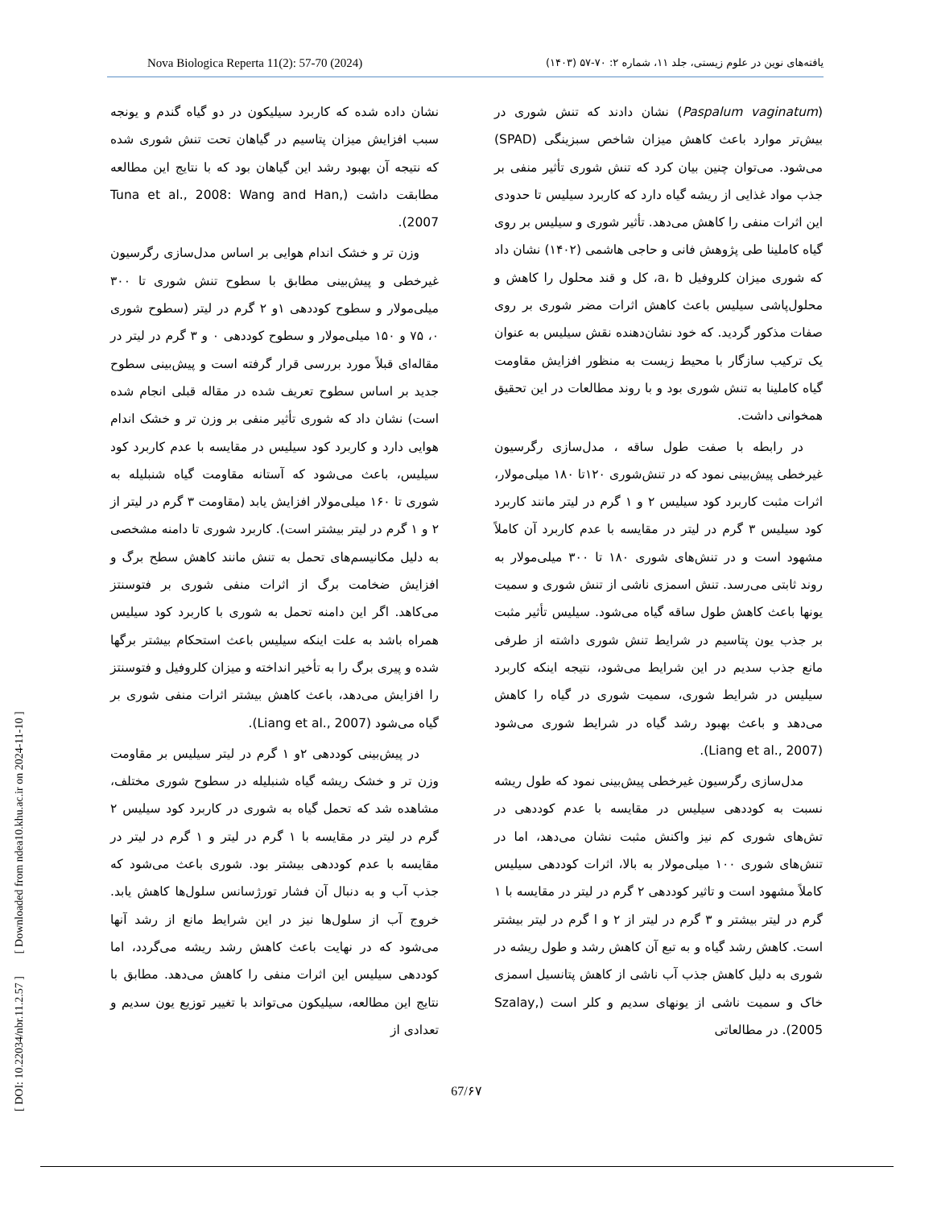Nova Biologica Reperta 11(2): 57-70 (2024) یافته‌های نوین در علوم زیستی، جلد ۱۱، شماره ۲: ۷۰-۵۷ (۱۴۰۳)
(Paspalum vaginatum) نشان دادند که تنش شوری در بیش‌تر موارد باعث کاهش میزان شاخص سبزینگی (SPAD) می‌شود. می‌توان چنین بیان کرد که تنش شوری تأثیر منفی بر جذب مواد غذایی از ریشه گیاه دارد که کاربرد سیلیس تا حدودی این اثرات منفی را کاهش می‌دهد. تأثیر شوری و سیلیس بر روی گیاه کاملینا طی پژوهش فانی و حاجی هاشمی (۱۴۰۲) نشان داد که شوری میزان کلروفیل a، b، کل و قند محلول را کاهش و محلول‌پاشی سیلیس باعث کاهش اثرات مضر شوری بر روی صفات مذکور گردید. که خود نشان‌دهنده نقش سیلیس به عنوان یک ترکیب سازگار با محیط زیست به منظور افزایش مقاومت گیاه کاملینا به تنش شوری بود و با روند مطالعات در این تحقیق همخوانی داشت.
در رابطه با صفت طول ساقه ، مدل‌سازی رگرسیون غیرخطی پیش‌بینی نمود که در تنش‌شوری ۱۲۰تا ۱۸۰ میلی‌مولار، اثرات مثبت کاربرد کود سیلیس ۲ و ۱ گرم در لیتر مانند کاربرد کود سیلیس ۳ گرم در لیتر در مقایسه با عدم کاربرد آن کاملاً مشهود است و در تنش‌های شوری ۱۸۰ تا ۳۰۰ میلی‌مولار به روند ثابتی می‌رسد. تنش اسمزی ناشی از تنش شوری و سمیت یونها باعث کاهش طول ساقه گیاه می‌شود. سیلیس تأثیر مثبت بر جذب یون پتاسیم در شرایط تنش شوری داشته از طرفی مانع جذب سدیم در این شرایط می‌شود، نتیجه اینکه کاربرد سیلیس در شرایط شوری، سمیت شوری در گیاه را کاهش می‌دهد و باعث بهبود رشد گیاه در شرایط شوری می‌شود (Liang et al., 2007).
مدل‌سازی رگرسیون غیرخطی پیش‌بینی نمود که طول ریشه نسبت به کوددهی سیلیس در مقایسه با عدم کوددهی در تش‌های شوری کم نیز واکنش مثبت نشان می‌دهد، اما در تنش‌های شوری ۱۰۰ میلی‌مولار به بالا، اثرات کوددهی سیلیس کاملاً مشهود است و تاثیر کوددهی ۲ گرم در لیتر در مقایسه با ۱ گرم در لیتر بیشتر و ۳ گرم در لیتر از ۲ و ا گرم در لیتر بیشتر است. کاهش رشد گیاه و به تبع آن کاهش رشد و طول ریشه در شوری به دلیل کاهش جذب آب ناشی از کاهش پتانسیل اسمزی خاک و سمیت ناشی از یونهای سدیم و کلر است (Szalay, 2005). در مطالعاتی
نشان داده شده که کاربرد سیلیکون در دو گیاه گندم و یونجه سبب افزایش میزان پتاسیم در گیاهان تحت تنش شوری شده که نتیجه آن بهبود رشد این گیاهان بود که با نتایج این مطالعه مطابقت داشت (Tuna et al., 2008: Wang and Han, 2007).
وزن تر و خشک اندام هوایی بر اساس مدل‌سازی رگرسیون غیرخطی و پیش‌بینی مطابق با سطوح تنش شوری تا ۳۰۰ میلی‌مولار و سطوح کوددهی ۱و ۲ گرم در لیتر (سطوح شوری ۰، ۷۵ و ۱۵۰ میلی‌مولار و سطوح کوددهی ۰ و ۳ گرم در لیتر در مقاله‌ای قبلاً مورد بررسی قرار گرفته است و پیش‌بینی سطوح جدید بر اساس سطوح تعریف شده در مقاله قبلی انجام شده است) نشان داد که شوری تأثیر منفی بر وزن تر و خشک اندام هوایی دارد و کاربرد کود سیلیس در مقایسه با عدم کاربرد کود سیلیس، باعث می‌شود که آستانه مقاومت گیاه شنبلیله به شوری تا ۱۶۰ میلی‌مولار افزایش یابد (مقاومت ۳ گرم در لیتر از ۲ و ۱ گرم در لیتر بیشتر است). کاربرد شوری تا دامنه مشخصی به دلیل مکانیسم‌های تحمل به تنش مانند کاهش سطح برگ و افزایش ضخامت برگ از اثرات منفی شوری بر فتوسنتز می‌کاهد. اگر این دامنه تحمل به شوری با کاربرد کود سیلیس همراه باشد به علت اینکه سیلیس باعث استحکام بیشتر برگها شده و پیری برگ را به تأخیر انداخته و میزان کلروفیل و فتوسنتز را افزایش می‌دهد، باعث کاهش بیشتر اثرات منفی شوری بر گیاه می‌شود (Liang et al., 2007).
در پیش‌بینی کوددهی ۲و ۱ گرم در لیتر سیلیس بر مقاومت وزن تر و خشک ریشه گیاه شنبلیله در سطوح شوری مختلف، مشاهده شد که تحمل گیاه به شوری در کاربرد کود سیلیس ۲ گرم در لیتر در مقایسه با ۱ گرم در لیتر و ۱ گرم در لیتر در مقایسه با عدم کوددهی بیشتر بود. شوری باعث می‌شود که جذب آب و به دنبال آن فشار تورژسانس سلول‌ها کاهش یابد. خروج آب از سلول‌ها نیز در این شرایط مانع از رشد آنها می‌شود که در نهایت باعث کاهش رشد ریشه می‌گردد، اما کوددهی سیلیس این اثرات منفی را کاهش می‌دهد. مطابق با نتایج این مطالعه، سیلیکون می‌تواند با تغییر توزیع یون سدیم و تعدادی از
67/۶۷
[ DOI: 10.22034/nbr.11.2.57 ] [ Downloaded from ndea10.khu.ac.ir on 2024-11-10 ]